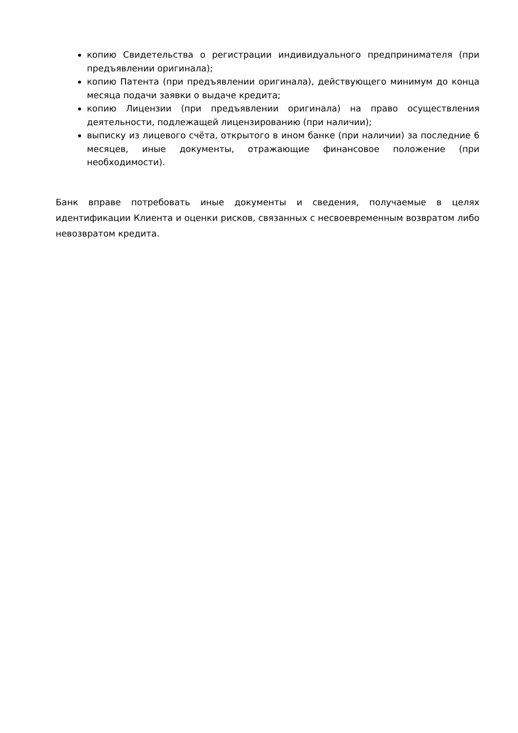копию Свидетельства о регистрации индивидуального предпринимателя (при предъявлении оригинала);
копию Патента (при предъявлении оригинала), действующего минимум до конца месяца подачи заявки о выдаче кредита;
копию Лицензии (при предъявлении оригинала) на право осуществления деятельности, подлежащей лицензированию (при наличии);
выписку из лицевого счёта, открытого в ином банке (при наличии) за последние 6 месяцев, иные документы, отражающие финансовое положение (при необходимости).
Банк вправе потребовать иные документы и сведения, получаемые в целях идентификации Клиента и оценки рисков, связанных с несвоевременным возвратом либо невозвратом кредита.